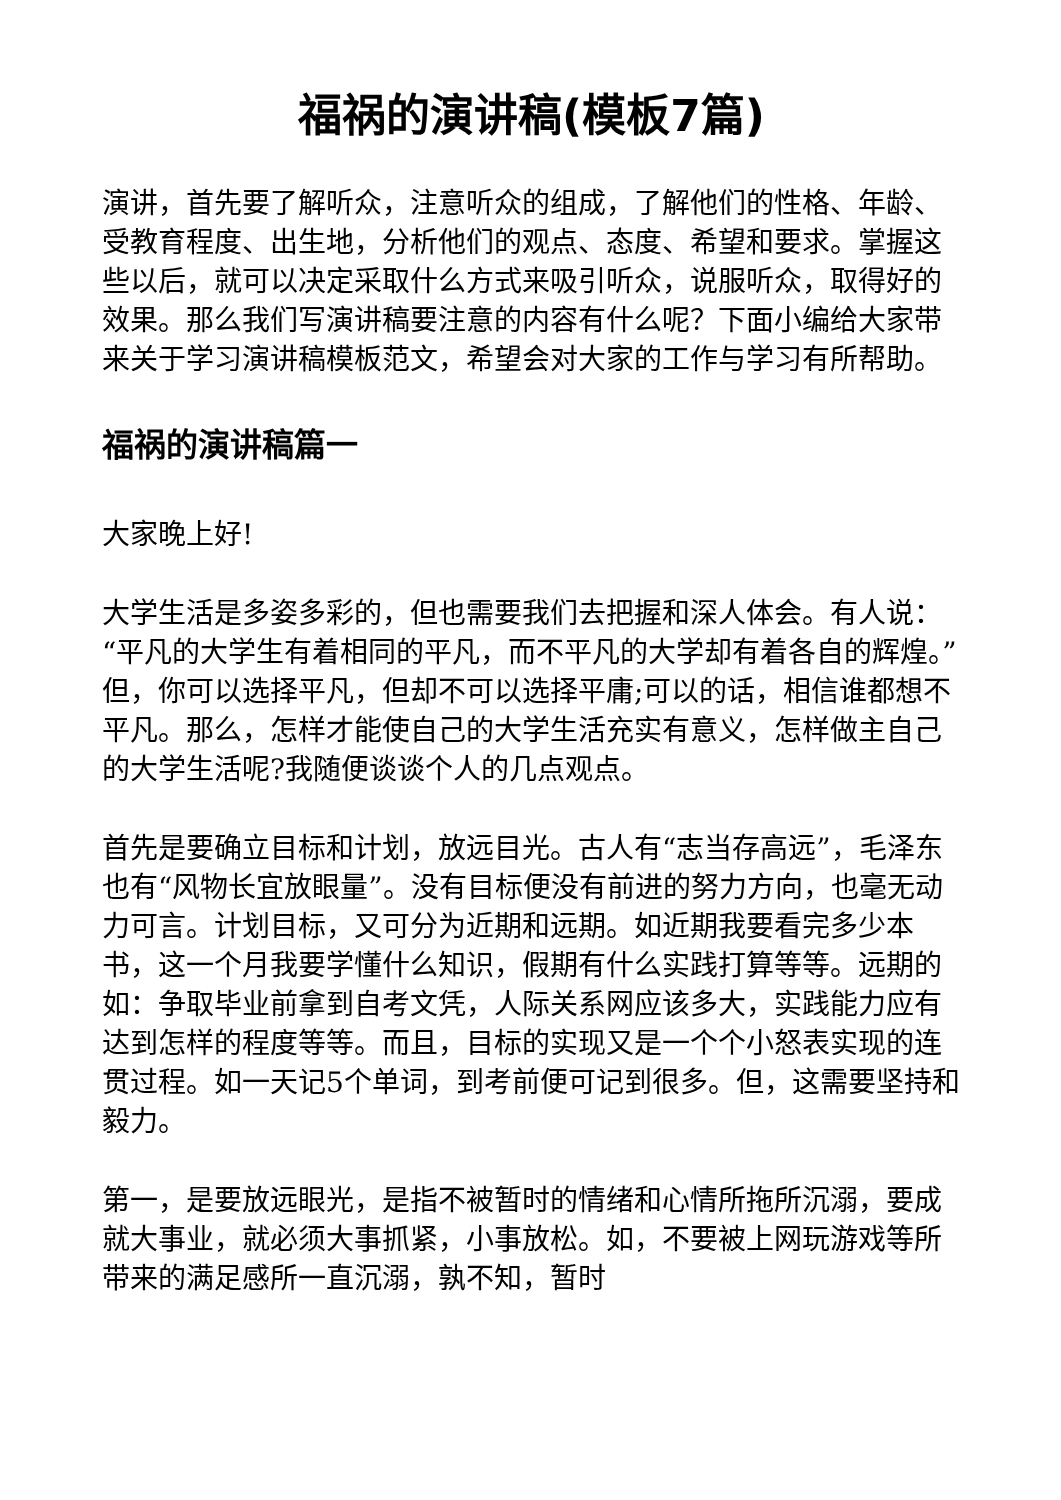福祸的演讲稿(模板7篇)
演讲，首先要了解听众，注意听众的组成，了解他们的性格、年龄、受教育程度、出生地，分析他们的观点、态度、希望和要求。掌握这些以后，就可以决定采取什么方式来吸引听众，说服听众，取得好的效果。那么我们写演讲稿要注意的内容有什么呢？下面小编给大家带来关于学习演讲稿模板范文，希望会对大家的工作与学习有所帮助。
福祸的演讲稿篇一
大家晚上好!
大学生活是多姿多彩的，但也需要我们去把握和深人体会。有人说：“平凡的大学生有着相同的平凡，而不平凡的大学却有着各自的辉煌。”但，你可以选择平凡，但却不可以选择平庸;可以的话，相信谁都想不平凡。那么，怎样才能使自己的大学生活充实有意义，怎样做主自己的大学生活呢?我随便谈谈个人的几点观点。
首先是要确立目标和计划，放远目光。古人有“志当存高远”，毛泽东也有“风物长宜放眼量”。没有目标便没有前进的努力方向，也毫无动力可言。计划目标，又可分为近期和远期。如近期我要看完多少本书，这一个月我要学懂什么知识，假期有什么实践打算等等。远期的如：争取毕业前拿到自考文凭，人际关系网应该多大，实践能力应有达到怎样的程度等等。而且，目标的实现又是一个个小怒表实现的连贯过程。如一天记5个单词，到考前便可记到很多。但，这需要坚持和毅力。
第一，是要放远眼光，是指不被暂时的情绪和心情所拖所沉溺，要成就大事业，就必须大事抓紧，小事放松。如，不要被上网玩游戏等所带来的满足感所一直沉溺，孰不知，暂时